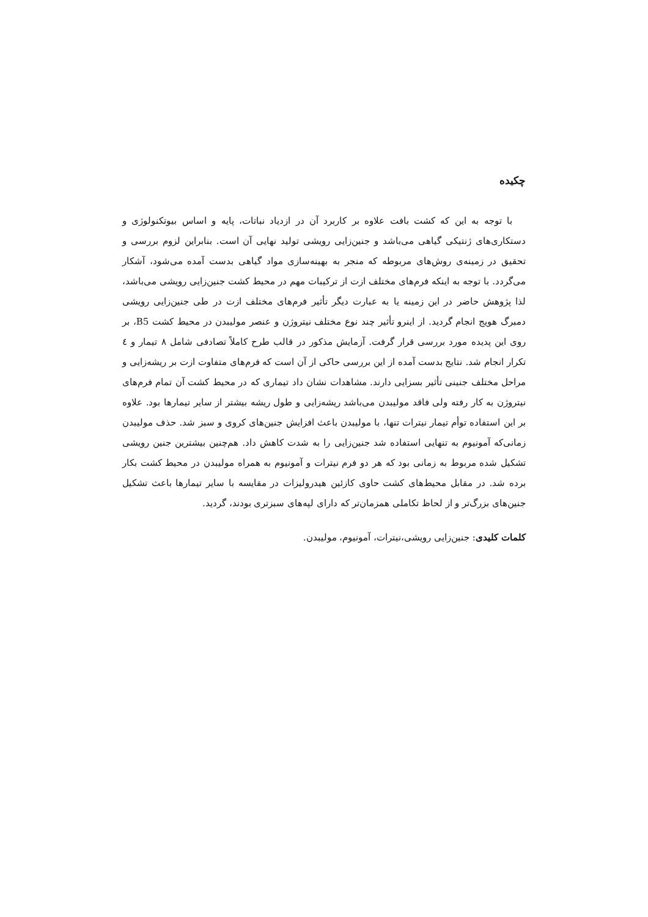چکیده
با توجه به این که کشت بافت علاوه بر کاربرد آن در ازدیاد نباتات، پایه و اساس بیوتکنولوژی و دستکاری‌های ژنتیکی گیاهی می‌باشد و جنین‌زایی رویشی تولید نهایی آن است. بنابراین لزوم بررسی و تحقیق در زمینه‌ی روش‌های مربوطه که منجر به بهینه‌سازی مواد گیاهی بدست آمده می‌شود، آشکار می‌گردد. با توجه به اینکه فرم‌های مختلف ازت از ترکیبات مهم در محیط کشت جنین‌زایی رویشی می‌باشد، لذا پژوهش حاضر در این زمینه یا به عبارت دیگر تأثیر فرم‌های مختلف ازت در طی جنین‌زایی رویشی دمبرگ هویج انجام گردید. از اینرو تأثیر چند نوع مختلف نیتروژن و عنصر مولیبدن در محیط کشت B5، بر روی این پدیده مورد بررسی قرار گرفت. آزمایش مذکور در قالب طرح کاملاً تصادفی شامل ۸ تیمار و ٤ تکرار انجام شد. نتایج بدست آمده از این بررسی حاکی از آن است که فرم‌های متفاوت ازت بر ریشه‌زایی و مراحل مختلف جنینی تأثیر بسزایی دارند. مشاهدات نشان داد تیماری که در محیط کشت آن تمام فرم‌های نیتروژن به کار رفته ولی فاقد مولیبدن می‌باشد ریشه‌زایی و طول ریشه بیشتر از سایر تیمارها بود. علاوه بر این استفاده توأم تیمار نیترات تنها، با مولیبدن باعث افزایش جنین‌های کروی و سبز شد. حذف مولیبدن زمانی‌که آمونیوم به تنهایی استفاده شد جنین‌زایی را به شدت کاهش داد. هم‌چنین بیشترین جنین رویشی تشکیل شده مربوط به زمانی بود که هر دو فرم نیترات و آمونیوم به همراه مولیبدن در محیط کشت بکار برده شد. در مقابل محیط‌های کشت حاوی کازئین هیدرولیزات در مقایسه با سایر تیمارها باعث تشکیل جنین‌های بزرگ‌تر و از لحاظ تکاملی همزمان‌تر که دارای لپه‌های سبزتری بودند، گردید.
کلمات کلیدی: جنین‌زایی رویشی،نیترات، آمونیوم، مولیبدن.